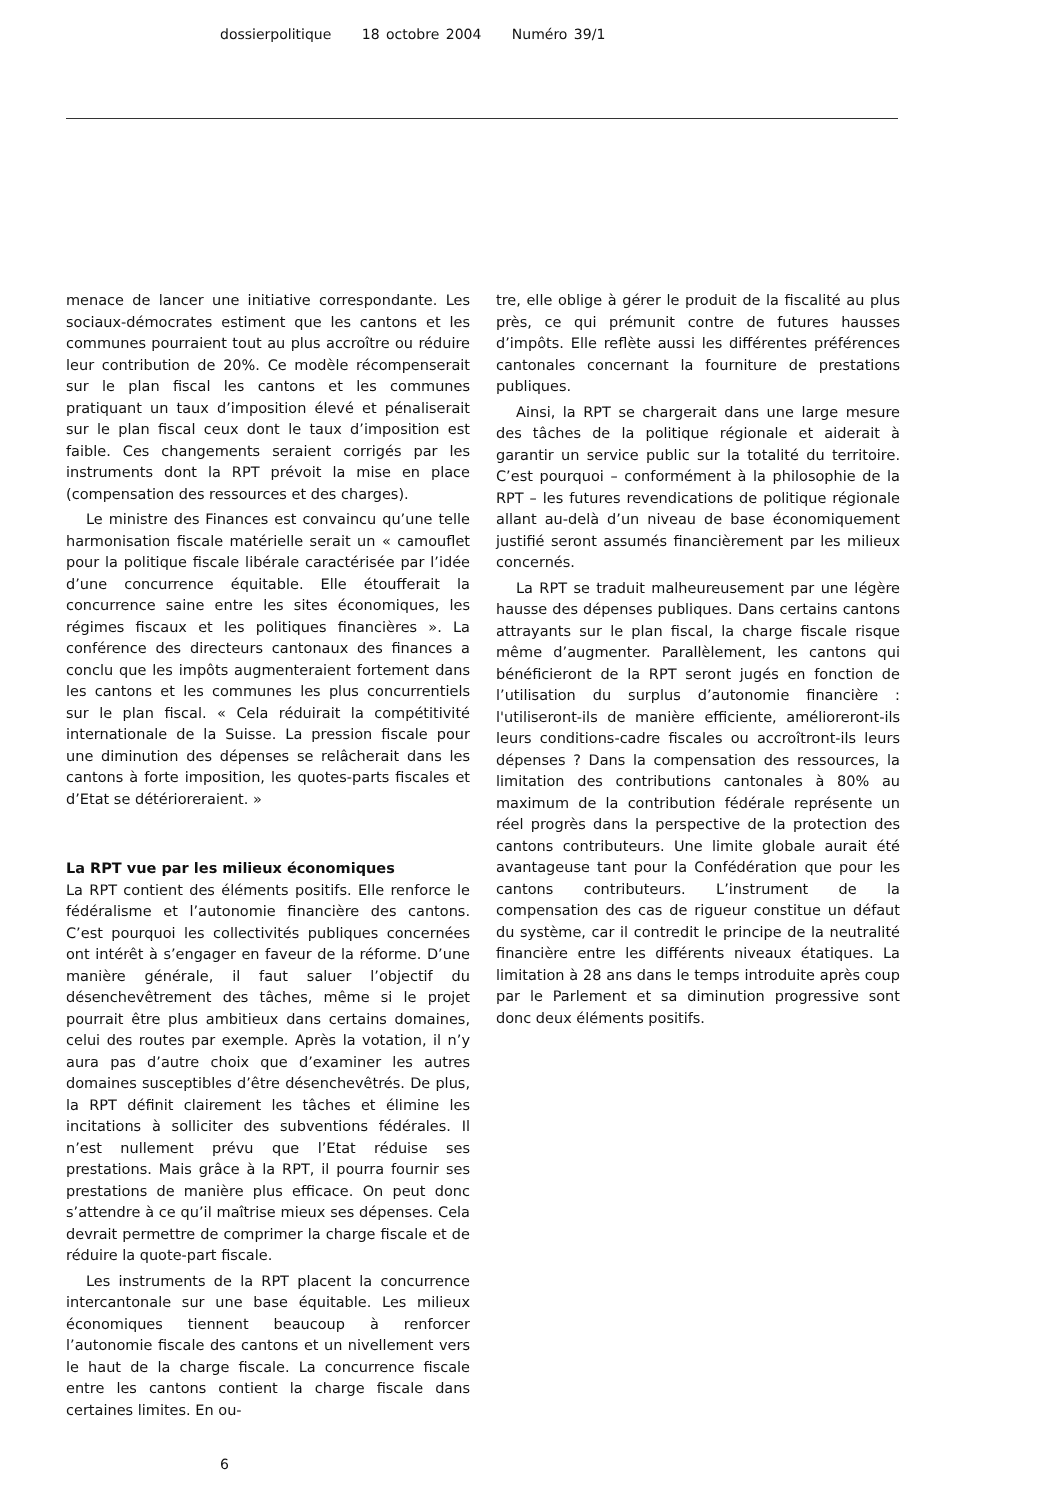dossierpolitique 18 octobre 2004 Numéro 39/1
menace de lancer une initiative correspondante. Les sociaux-démocrates estiment que les cantons et les communes pourraient tout au plus accroître ou réduire leur contribution de 20%. Ce modèle récompenserait sur le plan fiscal les cantons et les communes pratiquant un taux d’imposition élevé et pénaliserait sur le plan fiscal ceux dont le taux d’imposition est faible. Ces changements seraient corrigés par les instruments dont la RPT prévoit la mise en place (compensation des ressources et des charges).
Le ministre des Finances est convaincu qu’une telle harmonisation fiscale matérielle serait un « camouflet pour la politique fiscale libérale caractérisée par l’idée d’une concurrence équitable. Elle étoufferait la concurrence saine entre les sites économiques, les régimes fiscaux et les politiques financières ». La conférence des directeurs cantonaux des finances a conclu que les impôts augmenteraient fortement dans les cantons et les communes les plus concurrentiels sur le plan fiscal. « Cela réduirait la compétitivité internationale de la Suisse. La pression fiscale pour une diminution des dépenses se relâcherait dans les cantons à forte imposition, les quotes-parts fiscales et d’Etat se détérioreraient. »
La RPT vue par les milieux économiques
La RPT contient des éléments positifs. Elle renforce le fédéralisme et l’autonomie financière des cantons. C’est pourquoi les collectivités publiques concernées ont intérêt à s’engager en faveur de la réforme. D’une manière générale, il faut saluer l’objectif du désenchevêtrement des tâches, même si le projet pourrait être plus ambitieux dans certains domaines, celui des routes par exemple. Après la votation, il n’y aura pas d’autre choix que d’examiner les autres domaines susceptibles d’être désenchevêtrés. De plus, la RPT définit clairement les tâches et élimine les incitations à solliciter des subventions fédérales. Il n’est nullement prévu que l’Etat réduise ses prestations. Mais grâce à la RPT, il pourra fournir ses prestations de manière plus efficace. On peut donc s’attendre à ce qu’il maîtrise mieux ses dépenses. Cela devrait permettre de comprimer la charge fiscale et de réduire la quote-part fiscale.
Les instruments de la RPT placent la concurrence intercantonale sur une base équitable. Les milieux économiques tiennent beaucoup à renforcer l’autonomie fiscale des cantons et un nivellement vers le haut de la charge fiscale. La concurrence fiscale entre les cantons contient la charge fiscale dans certaines limites. En ou-
tre, elle oblige à gérer le produit de la fiscalité au plus près, ce qui prémunit contre de futures hausses d’impôts. Elle reflète aussi les différentes préférences cantonales concernant la fourniture de prestations publiques.
Ainsi, la RPT se chargerait dans une large mesure des tâches de la politique régionale et aiderait à garantir un service public sur la totalité du territoire. C’est pourquoi – conformément à la philosophie de la RPT – les futures revendications de politique régionale allant au-delà d’un niveau de base économiquement justifié seront assumés financièrement par les milieux concernés.
La RPT se traduit malheureusement par une légère hausse des dépenses publiques. Dans certains cantons attrayants sur le plan fiscal, la charge fiscale risque même d’augmenter. Parallèlement, les cantons qui bénéficieront de la RPT seront jugés en fonction de l’utilisation du surplus d’autonomie financière : l'utiliseront-ils de manière efficiente, amélioreront-ils leurs conditions-cadre fiscales ou accroîtront-ils leurs dépenses ? Dans la compensation des ressources, la limitation des contributions cantonales à 80% au maximum de la contribution fédérale représente un réel progrès dans la perspective de la protection des cantons contributeurs. Une limite globale aurait été avantageuse tant pour la Confédération que pour les cantons contributeurs. L’instrument de la compensation des cas de rigueur constitue un défaut du système, car il contredit le principe de la neutralité financière entre les différents niveaux étatiques. La limitation à 28 ans dans le temps introduite après coup par le Parlement et sa diminution progressive sont donc deux éléments positifs.
6